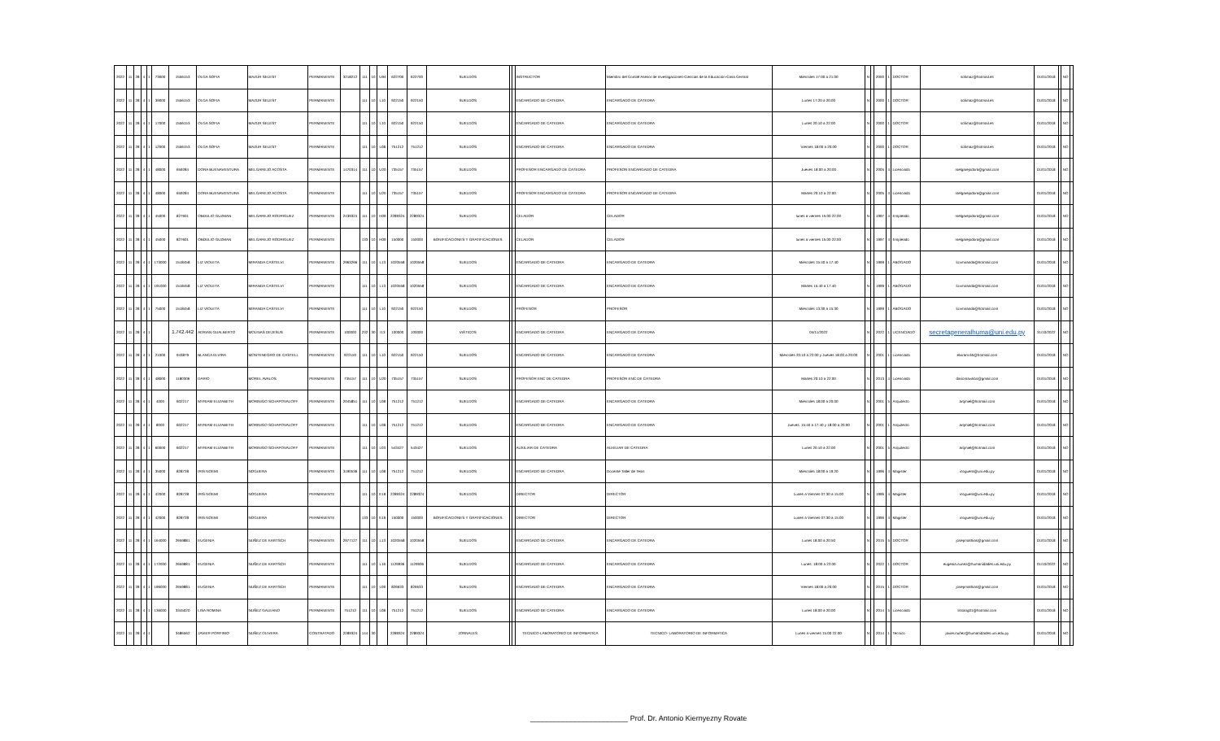| 2022 | 11 | 28 | 4 | 1 | 73000 | 1556153 | OLGA SOFIA | MAZUR SELEST | PERMANENTE | 3218212 | 111 | 10 | U94 | 622700 | 622700 | SUELDOS | | | INSTRUCTOR | Miembro del Comité Asesor de Investigaciones-Ciencias de la Educación-Casa Central | Miércoles 17:00 a 21:00 | N | | 2000 | 1 | DOCTOR | sofimaz@hotmail.es | 01/01/2018 | | NO | |
| 2022 | 11 | 28 | 4 | 1 | 39000 | 1556153 | OLGA SOFIA | MAZUR SELEST | PERMANENTE | | 111 | 10 | L10 | 922150 | 922150 | SUELDOS | | | ENCARGADO DE CATEDRA | ENCARGADO DE CATEDRA | Lunes 17:20 a 20:00 | N | | 2000 | 1 | DOCTOR | sofimaz@hotmail.es | 01/01/2018 | | NO | |
| 2022 | 11 | 28 | 4 | 1 | 17000 | 1556153 | OLGA SOFIA | MAZUR SELEST | PERMANENTE | | 111 | 10 | L10 | 922150 | 922150 | SUELDOS | | | ENCARGADO DE CATEDRA | ENCARGADO DE CATEDRA | Lunes 20:10 a 22:00 | N | | 2000 | 1 | DOCTOR | sofimaz@hotmail.es | 01/01/2018 | | NO | |
| 2022 | 11 | 28 | 4 | 1 | 12000 | 1556153 | OLGA SOFIA | MAZUR SELEST | PERMANENTE | | 111 | 10 | L08 | 751212 | 751212 | SUELDOS | | | ENCARGADO DE CATEDRA | ENCARGADO DE CATEDRA | Viernes 18:00 a 20:00 | N | | 2000 | 1 | DOCTOR | sofimaz@hotmail.es | 01/01/2018 | | NO | |
| 2022 | 11 | 28 | 4 | 1 | 48000 | 659284 | DORA BUENAVENTURA | MELGAREJO ACOSTA | PERMANENTE | 1470314 | 111 | 10 | U20 | 735157 | 735157 | SUELDOS | | | PROFESOR ENCARGADO DE CATEDRA | PROFESOR ENCARGADO DE CATEDRA | Jueves 18:00 a 20:00 | N | | 2005 | 4 | Licenciado | melgarejodora@gmail.com | 01/01/2018 | | NO | |
| 2022 | 11 | 28 | 4 | 1 | 48000 | 659284 | DORA BUENAVENTURA | MELGAREJO ACOSTA | PERMANENTE | | 111 | 10 | U20 | 735157 | 735157 | SUELDOS | | | PROFESOR ENCARGADO DE CATEDRA | PROFESOR ENCARGADO DE CATEDRA | Martes 20:10 a 22:00 | N | | 2005 | 4 | Licenciado | melgarejodora@gmail.com | 01/01/2018 | | NO | |
| 2022 | 11 | 28 | 4 | 1 | 45000 | 827601 | OBDULIO GUZMAN | MELGAREJO RODRIGUEZ | PERMANENTE | 2439324 | 111 | 10 | H09 | 2289324 | 2289324 | SUELDOS | | | CELADOR | CELADOR | lunes a viernes 15:00 22:00 | N | | 1997 | 4 | Empleado | melgarejodora@gmail.com | 01/01/2018 | | NO | |
| 2022 | 11 | 28 | 4 | 1 | 45000 | 827601 | OBDULIO GUZMAN | MELGAREJO RODRIGUEZ | PERMANENTE | | 133 | 10 | H09 | 150000 | 150000 | BONIFICACIONES Y GRATIFICACIONES | | | CELADOR | CELADOR | lunes a viernes 15:00 22:00 | N | | 1997 | 4 | Empleado | melgarejodora@gmail.com | 01/01/2018 | | NO | |
| 2022 | 11 | 28 | 4 | 1 | 173000 | 1518458 | LIZ VIOLETA | MIRANDA CASTELVI | PERMANENTE | 2963266 | 111 | 10 | L13 | 1020558 | 1020558 | SUELDOS | | | ENCARGADO DE CATEDRA | ENCARGADO DE CATEDRA | Miércoles 15:40 a 17:40 | N | | 1999 | 1 | ABOGADO | lizvmiranda@hotmail.com | 01/01/2018 | | NO | |
| 2022 | 11 | 28 | 4 | 1 | 191000 | 1518458 | LIZ VIOLETA | MIRANDA CASTELVI | PERMANENTE | | 111 | 10 | L13 | 1020558 | 1020558 | SUELDOS | | | ENCARGADO DE CATEDRA | ENCARGADO DE CATEDRA | Martes 15:40 a 17:40 | N | | 1999 | 1 | ABOGADO | lizvmiranda@hotmail.com | 01/01/2018 | | NO | |
| 2022 | 11 | 28 | 4 | 1 | 75000 | 1518458 | LIZ VIOLETA | MIRANDA CASTELVI | PERMANENTE | | 111 | 10 | L10 | 922150 | 922150 | SUELDOS | | | PROFESOR | PROFESOR | Miércoles 13:30 a 15:30 | N | | 1999 | 1 | ABOGADO | lizvmiranda@hotmail.com | 01/01/2018 | | NO | |
| 2022 | 11 | 28 | 4 | 1 | | 1.742.442 | ADRIAN GUALBERTO | MOLINAS DEJESUS | PERMANENTE | 100000 | 232 | 30 | I13 | 100000 | 100000 | VIÁTICOS | | | ENCARGADO DE CATEDRA | ENCARGADO DE CATEDRA | 04/11/2022 | N | | 2022 | 1 | LICENCIADO | secretageneralhuma@uni.edu.py | 31/10/2022 | | NO | |
| 2022 | 11 | 28 | 4 | 1 | 21000 | 943879 | BLANCA ELVIRA | MONTENEGRO DE CASTELL | PERMANENTE | 922150 | 111 | 10 | L10 | 922150 | 922150 | SUELDOS | | | ENCARGADO DE CATEDRA | ENCARGADO DE CATEDRA | Miércoles 20:10 a 22:00 y Jueves 18:00 a 20:00 | N | | 2001 | 1 | Licenciado | elviram.65@hotmail.com | 01/01/2018 | | NO | |
| 2022 | 11 | 28 | 4 | 1 | 48000 | 1180306 | DARIO | MOREL AVALOS | PERMANENTE | 735157 | 111 | 10 | U20 | 735157 | 735157 | SUELDOS | | | PROFESOR ENC DE CATEDRA | PROFESOR ENC DE CATEDRA | Martes 20:10 a 22:00 | N | | 2013 | 4 | Licenciado | dariomavalos@gmail.com | 01/01/2018 | | NO | |
| 2022 | 11 | 28 | 4 | 1 | 4000 | 602217 | MYRIAM ELIZABETH | MORINIGO SCHAPOVALOFF | PERMANENTE | 2045851 | 111 | 10 | L08 | 751212 | 751212 | SUELDOS | | | ENCARGADO DE CATEDRA | ENCARGADO DE CATEDRA | Miércoles 18:00 a 20:00 | N | | 2001 | 5 | Arquitecto | arqmiel@hotmail.com | 01/01/2018 | | NO | |
| 2022 | 11 | 28 | 4 | 1 | 8000 | 602217 | MYRIAM ELIZABETH | MORINIGO SCHAPOVALOFF | PERMANENTE | | 111 | 10 | L08 | 751212 | 751212 | SUELDOS | | | ENCARGADO DE CATEDRA | ENCARGADO DE CATEDRA | Jueves: 15:40 a 17:40 y 18:00 a 20:00 | N | | 2001 | 1 | Arquitecto | arqmiel@hotmail.com | 01/01/2018 | | NO | |
| 2022 | 11 | 28 | 4 | 1 | 60000 | 602217 | MYRIAM ELIZABETH | MORINIGO SCHAPOVALOFF | PERMANENTE | | 111 | 10 | L03 | 543427 | 543427 | SUELDOS | | | AUXILIAR DE CATEDRA | AUXILIAR DE CATEDRA | Lunes 20:10 a 22:00 | N | | 2001 | 5 | Arquitecto | arqmiel@hotmail.com | 01/01/2018 | | NO | |
| 2022 | 11 | 28 | 4 | 1 | 35000 | 828728 | IRIS NOEMI | NOGUERA | PERMANENTE | 3190536 | 111 | 10 | L08 | 751212 | 751212 | SUELDOS | | | ENCARGADO DE CATEDRA | Docente Taller de Tesis | Miércoles 18:00 a 19:20 | N | | 1996 | 4 | Magister | inoguera@uni.edu.py | 01/01/2018 | | NO | |
| 2022 | 11 | 28 | 4 | 1 | 42000 | 828728 | IRIS NOEMI | NOGUERA | PERMANENTE | | 111 | 10 | E19 | 2289324 | 2289324 | SUELDOS | | | DIRECTOR | DIRECTOR | Lunes a Viernes 07:30 a 15:00 | N | | 1996 | 4 | Magister | inoguera@uni.edu.py | 01/01/2018 | | NO | |
| 2022 | 11 | 28 | 4 | 1 | 42000 | 828728 | IRIS NOEMI | NOGUERA | PERMANENTE | | 133 | 10 | E19 | 150000 | 150000 | BONIFICACIONES Y GRATIFICACIONES | | | DIRECTOR | DIRECTOR | Lunes a Viernes 07:30 a 15:00 | N | | 1996 | 4 | Magister | inoguera@uni.edu.py | 01/01/2018 | | NO | |
| 2022 | 11 | 28 | 4 | 1 | 164000 | 2659881 | EUGENIA | NUÑEZ DE KARTSCH | PERMANENTE | 2977127 | 111 | 10 | L13 | 1020558 | 1020558 | SUELDOS | | | ENCARGADO DE CATEDRA | ENCARGADO DE CATEDRA | Lunes 18:00 a 20:50 | N | | 2015 | 5 | DOCTOR | josepmathias@gmail.com | 01/01/2018 | | NO | |
| 2022 | 11 | 28 | 4 | 1 | 172000 | 2659881 | EUGENIA | NUÑEZ DE KARTSCH | PERMANENTE | | 111 | 10 | L16 | 1129936 | 1129936 | SUELDOS | | | ENCARGADO DE CATEDRA | ENCARGADO DE CATEDRA | Lunes: 18:00 a 22:00 | N | | 2022 | 1 | DOCTOR | eugenia.nunez@humanidades.uni.edu.py | 01/10/2022 | | NO | |
| 2022 | 11 | 28 | 4 | 1 | 196000 | 2659881 | EUGENIA | NUÑEZ DE KARTSCH | PERMANENTE | | 111 | 10 | L09 | 826633 | 826633 | SUELDOS | | | ENCARGADO DE CATEDRA | ENCARGADO DE CATEDRA | Viernes 18:00 a 20:00 | N | | 2015 | 1 | DOCTOR | josepmathias@gmail.com | 01/01/2018 | | NO | |
| 2022 | 11 | 28 | 4 | 1 | 136000 | 3345020 | LISA ROMINA | NUÑEZ GALEANO | PERMANENTE | 751212 | 111 | 10 | L08 | 751212 | 751212 | SUELDOS | | | ENCARGADO DE CATEDRA | ENCARGADO DE CATEDRA | Lunes 18:00 a 20:00 | N | | 2014 | 5 | Licenciado | lissang01@hotmail.com | 01/01/2018 | | NO | |
| 2022 | 11 | 28 | 4 | 1 | | 3486562 | JAVIER PORFIRIO | NUÑEZ OLIVERA | CONTRATADO | 2289324 | 144 | 30 | | 2289324 | 2289324 | JORNALES | | | TECNICO-LABORATORIO DE INFORMATICA | TECNICO- LABORATORIO DE INFORMATICA | Lunes a viernes 15:00 22:00 | N | | 2014 | 1 | Tecnico | javier.nuñez@humanidades.uni.edu.py | 01/01/2018 | | NO | |
________________________ Prof. Dr. Antonio Kiernyezny Rovate